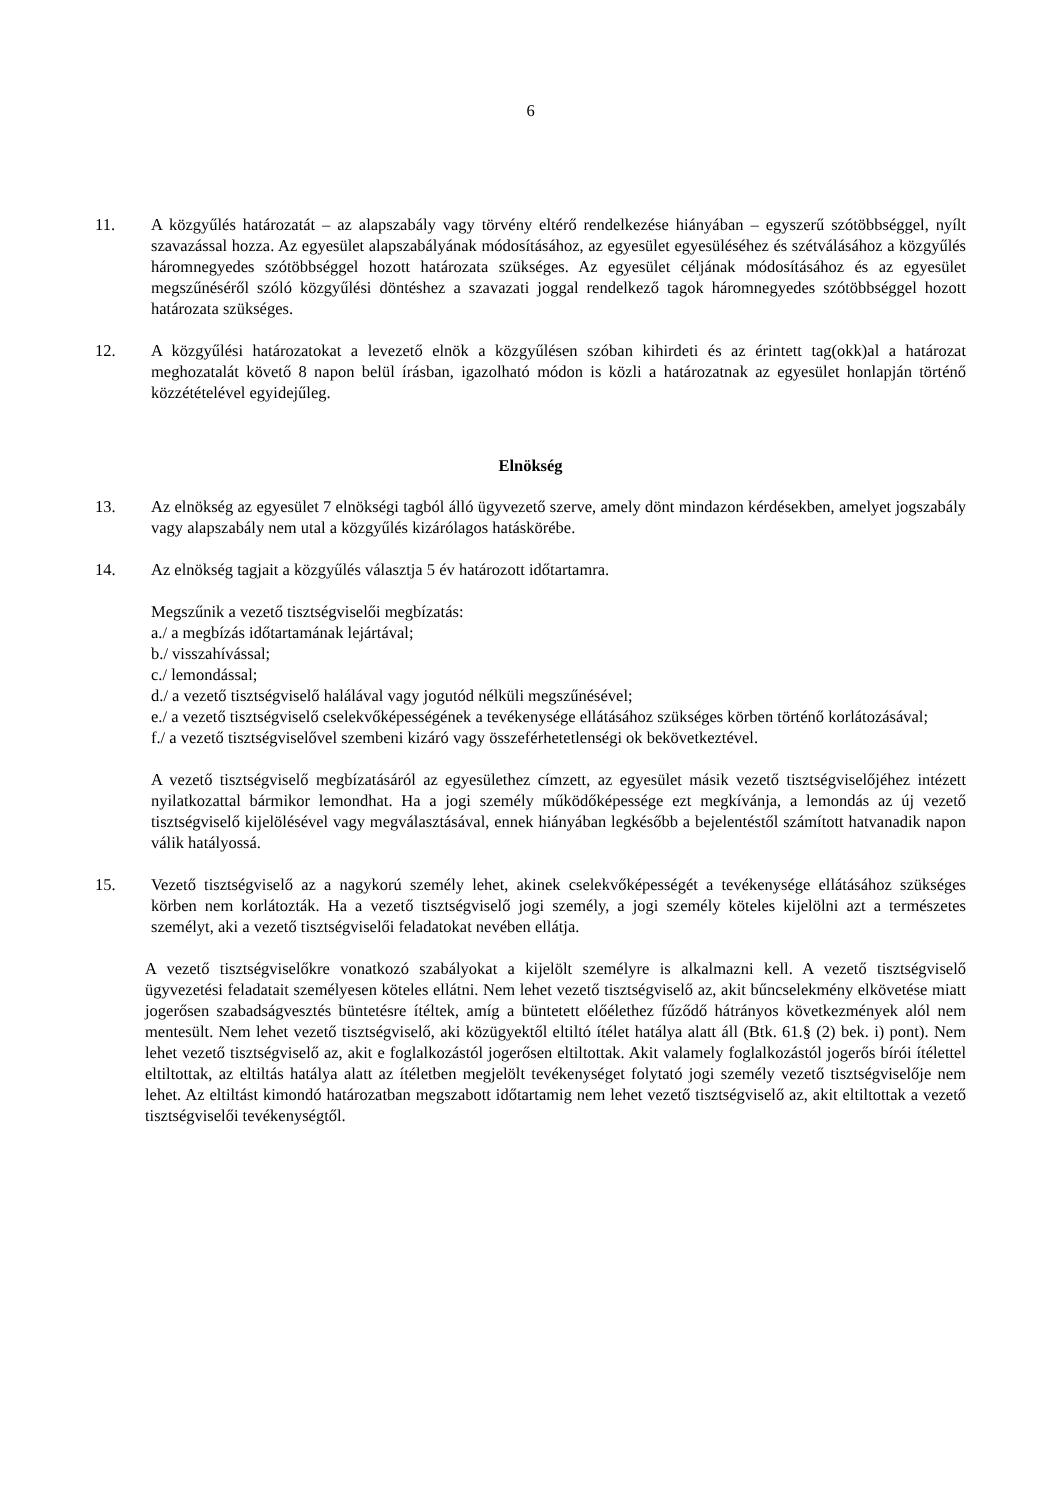6
11. A közgyűlés határozatát – az alapszabály vagy törvény eltérő rendelkezése hiányában – egyszerű szótöbbséggel, nyílt szavazással hozza. Az egyesület alapszabályának módosításához, az egyesület egyesüléséhez és szétválásához a közgyűlés háromnegyedes szótöbbséggel hozott határozata szükséges. Az egyesület céljának módosításához és az egyesület megszűnéséről szóló közgyűlési döntéshez a szavazati joggal rendelkező tagok háromnegyedes szótöbbséggel hozott határozata szükséges.
12. A közgyűlési határozatokat a levezető elnök a közgyűlésen szóban kihirdeti és az érintett tag(okk)al a határozat meghozatalát követő 8 napon belül írásban, igazolható módon is közli a határozatnak az egyesület honlapján történő közzétételével egyidejűleg.
Elnökség
13. Az elnökség az egyesület 7 elnökségi tagból álló ügyvezető szerve, amely dönt mindazon kérdésekben, amelyet jogszabály vagy alapszabály nem utal a közgyűlés kizárólagos hatáskörébe.
14. Az elnökség tagjait a közgyűlés választja 5 év határozott időtartamra.
Megszűnik a vezető tisztségviselői megbízatás:
a./ a megbízás időtartamának lejártával;
b./ visszahívással;
c./ lemondással;
d./ a vezető tisztségviselő halálával vagy jogutód nélküli megszűnésével;
e./ a vezető tisztségviselő cselekvőképességének a tevékenysége ellátásához szükséges körben történő korlátozásával;
f./ a vezető tisztségviselővel szembeni kizáró vagy összeférhetetlenségi ok bekövetkeztével.
A vezető tisztségviselő megbízatásáról az egyesülethez címzett, az egyesület másik vezető tisztségviselőjéhez intézett nyilatkozattal bármikor lemondhat. Ha a jogi személy működőképessége ezt megkívánja, a lemondás az új vezető tisztségviselő kijelölésével vagy megválasztásával, ennek hiányában legkésőbb a bejelentéstől számított hatvanadik napon válik hatályossá.
15. Vezető tisztségviselő az a nagykorú személy lehet, akinek cselekvőképességét a tevékenysége ellátásához szükséges körben nem korlátozták. Ha a vezető tisztségviselő jogi személy, a jogi személy köteles kijelölni azt a természetes személyt, aki a vezető tisztségviselői feladatokat nevében ellátja.
A vezető tisztségviselőkre vonatkozó szabályokat a kijelölt személyre is alkalmazni kell. A vezető tisztségviselő ügyvezetési feladatait személyesen köteles ellátni. Nem lehet vezető tisztségviselő az, akit bűncselekmény elkövetése miatt jogerősen szabadságvesztés büntetésre ítéltek, amíg a büntetett előélethez fűződő hátrányos következmények alól nem mentesült. Nem lehet vezető tisztségviselő, aki közügyektől eltiltó ítélet hatálya alatt áll (Btk. 61.§ (2) bek. i) pont). Nem lehet vezető tisztségviselő az, akit e foglalkozástól jogerősen eltiltottak. Akit valamely foglalkozástól jogerős bírói ítélettel eltiltottak, az eltiltás hatálya alatt az ítéletben megjelölt tevékenységet folytató jogi személy vezető tisztségviselője nem lehet. Az eltiltást kimondó határozatban megszabott időtartamig nem lehet vezető tisztségviselő az, akit eltiltottak a vezető tisztségviselői tevékenységtől.